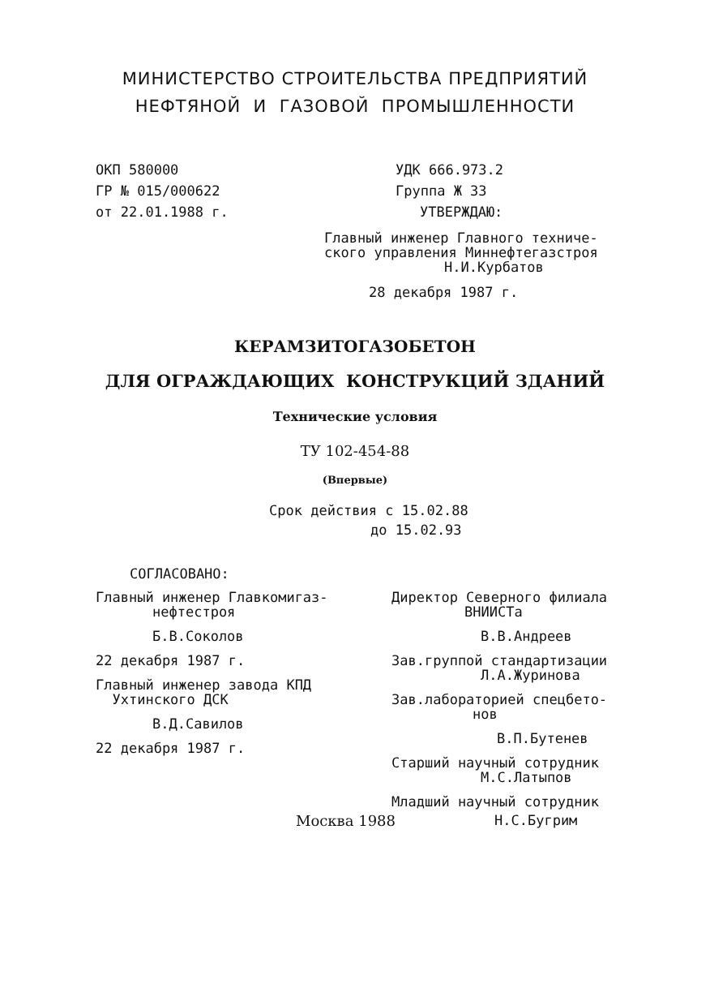МИНИСТЕРСТВО СТРОИТЕЛЬСТВА ПРЕДПРИЯТИЙ
НЕФТЯНОЙ И ГАЗОВОЙ ПРОМЫШЛЕННОСТИ
ОКП 580000
ГР № 015/000622
от 22.01.1988 г.
УДК 666.973.2
Группа Ж 33
УТВЕРЖДАЮ:
Главный инженер Главного техниче-
ского управления Миннефтегазстроя
Н.И.Курбатов
28 декабря 1987 г.
КЕРАМЗИТОГАЗОБЕТОН
ДЛЯ ОГРАЖДАЮЩИХ КОНСТРУКЦИЙ ЗДАНИЙ
Технические условия
ТУ 102-454-88
(Впервые)
Срок действия с 15.02.88
до 15.02.93
СОГЛАСОВАНО:
Главный инженер Главкомигаз-
нефтестроя
Б.В.Соколов
22 декабря 1987 г.
Главный инженер завода КПД
Ухтинского ДСК
В.Д.Савилов
22 декабря 1987 г.
Директор Северного филиала
ВНИИСТа
В.В.Андреев
Зав.группой стандартизации
Л.А.Журинова
Зав.лабораторией спецбето-
нов
В.П.Бутенев
Старший научный сотрудник
М.С.Латыпов
Младший научный сотрудник
Москва 1988 Н.С.Бугрим